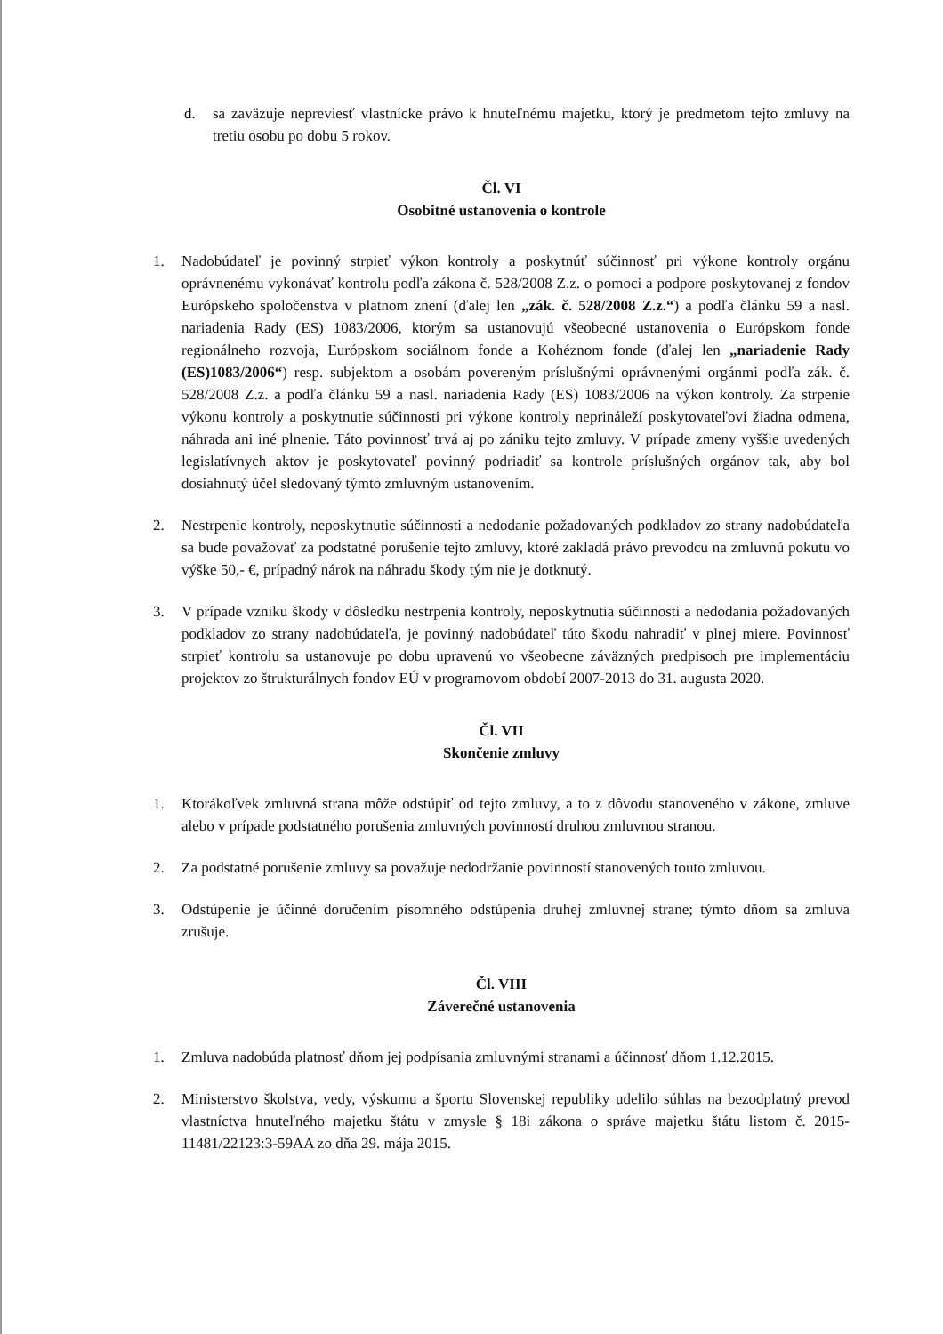d. sa zaväzuje nepreviesť vlastnícke právo k hnuteľnému majetku, ktorý je predmetom tejto zmluvy na tretiu osobu po dobu 5 rokov.
Čl. VI
Osobitné ustanovenia o kontrole
1. Nadobúdateľ je povinný strpieť výkon kontroly a poskytnúť súčinnosť pri výkone kontroly orgánu oprávnenému vykonávať kontrolu podľa zákona č. 528/2008 Z.z. o pomoci a podpore poskytovanej z fondov Európskeho spoločenstva v platnom znení (ďalej len „zák. č. 528/2008 Z.z.“) a podľa článku 59 a nasl. nariadenia Rady (ES) 1083/2006, ktorým sa ustanovujú všeobecné ustanovenia o Európskom fonde regionálneho rozvoja, Európskom sociálnom fonde a Kohéznom fonde (ďalej len „nariadenie Rady (ES)1083/2006“) resp. subjektom a osobám povereným príslušnými oprávnenými orgánmi podľa zák. č. 528/2008 Z.z. a podľa článku 59 a nasl. nariadenia Rady (ES) 1083/2006 na výkon kontroly. Za strpenie výkonu kontroly a poskytnutie súčinnosti pri výkone kontroly neprináleží poskytovateľovi žiadna odmena, náhrada ani iné plnenie. Táto povinnosť trvá aj po zániku tejto zmluvy. V prípade zmeny vyššie uvedených legislatívnych aktov je poskytovateľ povinný podriadiť sa kontrole príslušných orgánov tak, aby bol dosiahnutý účel sledovaný týmto zmluvným ustanovením.
2. Nestrpenie kontroly, neposkytnutie súčinnosti a nedodanie požadovaných podkladov zo strany nadobúdateľa sa bude považovať za podstatné porušenie tejto zmluvy, ktoré zakladá právo prevodcu na zmluvnú pokutu vo výške 50,- €, prípadný nárok na náhradu škody tým nie je dotknutý.
3. V prípade vzniku škody v dôsledku nestrpenia kontroly, neposkytnutia súčinnosti a nedodania požadovaných podkladov zo strany nadobúdateľa, je povinný nadobúdateľ túto škodu nahradiť v plnej miere. Povinnosť strpieť kontrolu sa ustanovuje po dobu upravenú vo všeobecne záväzných predpisoch pre implementáciu projektov zo štrukturálnych fondov EÚ v programovom období 2007-2013 do 31. augusta 2020.
Čl. VII
Skončenie zmluvy
1. Ktorákoľvek zmluvná strana môže odstúpiť od tejto zmluvy, a to z dôvodu stanoveného v zákone, zmluve alebo v prípade podstatného porušenia zmluvných povinností druhou zmluvnou stranou.
2. Za podstatné porušenie zmluvy sa považuje nedodržanie povinností stanovených touto zmluvou.
3. Odstúpenie je účinné doručením písomného odstúpenia druhej zmluvnej strane; týmto dňom sa zmluva zrušuje.
Čl. VIII
Záverečné ustanovenia
1. Zmluva nadobúda platnosť dňom jej podpísania zmluvnými stranami a účinnosť dňom 1.12.2015.
2. Ministerstvo školstva, vedy, výskumu a športu Slovenskej republiky udelilo súhlas na bezodplatný prevod vlastníctva hnuteľného majetku štátu v zmysle § 18i zákona o správe majetku štátu listom č. 2015-11481/22123:3-59AA zo dňa 29. mája 2015.